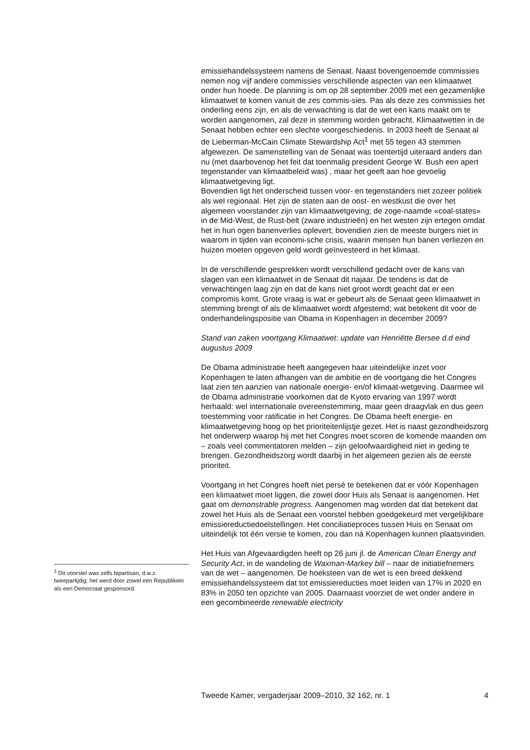emissiehandelssysteem namens de Senaat. Naast bovengenoemde commissies nemen nog vijf andere commissies verschillende aspecten van een klimaatwet onder hun hoede. De planning is om op 28 september 2009 met een gezamenlijke klimaatwet te komen vanuit de zes commis-sies. Pas als deze zes commissies het onderling eens zijn, en als de verwachting is dat de wet een kans maakt om te worden aangenomen, zal deze in stemming worden gebracht. Klimaatwetten in de Senaat hebben echter een slechte voorgeschiedenis. In 2003 heeft de Senaat al de Lieberman-McCain Climate Stewardship Act<sup>1</sup> met 55 tegen 43 stemmen afgewezen. De samenstelling van de Senaat was toentertijd uiteraard anders dan nu (met daarbovenop het feit dat toenmalig president George W. Bush een apert tegenstander van klimaatbeleid was) , maar het geeft aan hoe gevoelig klimaatwetgeving ligt.
Bovendien ligt het onderscheid tussen voor- en tegenstanders niet zozeer politiek als wel regionaal. Het zijn de staten aan de oost- en westkust die over het algemeen voorstander zijn van klimaatwetgeving; de zoge-naamde «coal-states» in de Mid-West, de Rust-belt (zware industrieën) en het westen zijn ertegen omdat het in hun ogen banenverlies oplevert; bovendien zien de meeste burgers niet in waarom in tijden van economi-sche crisis, waarin mensen hun banen verliezen en huizen moeten opgeven geld wordt geïnvesteerd in het klimaat.
In de verschillende gesprekken wordt verschillend gedacht over de kans van slagen van een klimaatwet in de Senaat dit najaar. De tendens is dat de verwachtingen laag zijn en dat de kans niet groot wordt geacht dat er een compromis komt. Grote vraag is wat er gebeurt als de Senaat geen klimaatwet in stemming brengt of als de klimaatwet wordt afgestemd; wat betekent dit voor de onderhandelingspositie van Obama in Kopenhagen in december 2009?
Stand van zaken voortgang Klimaatwet: update van Henriëtte Bersee d.d eind augustus 2009
De Obama administratie heeft aangegeven haar uiteindelijke inzet voor Kopenhagen te laten afhangen van de ambitie en de voortgang die het Congres laat zien ten aanzien van nationale energie- en/of klimaat-wetgeving. Daarmee wil de Obama administratie voorkomen dat de Kyoto ervaring van 1997 wordt herhaald: wel internationale overeenstemming, maar geen draagvlak en dus geen toestemming voor ratificatie in het Congres. De Obama heeft energie- en klimaatwetgeving hoog op het prioriteitenlijstje gezet. Het is naast gezondheidszorg het onderwerp waarop hij met het Congres moet scoren de komende maanden om – zoals veel commentatoren melden – zijn geloofwaardigheid niet in geding te brengen. Gezondheidszorg wordt daarbij in het algemeen gezien als de eerste prioriteit.
Voortgang in het Congres hoeft niet persé te betekenen dat er vóór Kopenhagen een klimaatwet moet liggen, die zowel door Huis als Senaat is aangenomen. Het gaat om demonstrable progress. Aangenomen mag worden dat dat betekent dat zowel het Huis als de Senaat een voorstel hebben goedgekeurd met vergelijkbare emissiereductiedoelstellingen. Het conciliatieproces tussen Huis en Senaat om uiteindelijk tot één versie te komen, zou dan ná Kopenhagen kunnen plaatsvinden.
Het Huis van Afgevaardigden heeft op 26 juni jl. de American Clean Energy and Security Act, in de wandeling de Waxman-Markey bill – naar de initiatiefnemers van de wet – aangenomen. De hoeksteen van de wet is een breed dekkend emissiehandelssysteem dat tot emissiereducties moet leiden van 17% in 2020 en 83% in 2050 ten opzichte van 2005. Daarnaast voorziet de wet onder andere in een gecombineerde renewable electricity
<sup>1</sup> Dit voorstel was zelfs bipartisan, d.w.z. tweepartijdig: het werd door zowel een Republikein als een Democraat gesponsord.
Tweede Kamer, vergaderjaar 2009–2010, 32 162, nr. 1 4